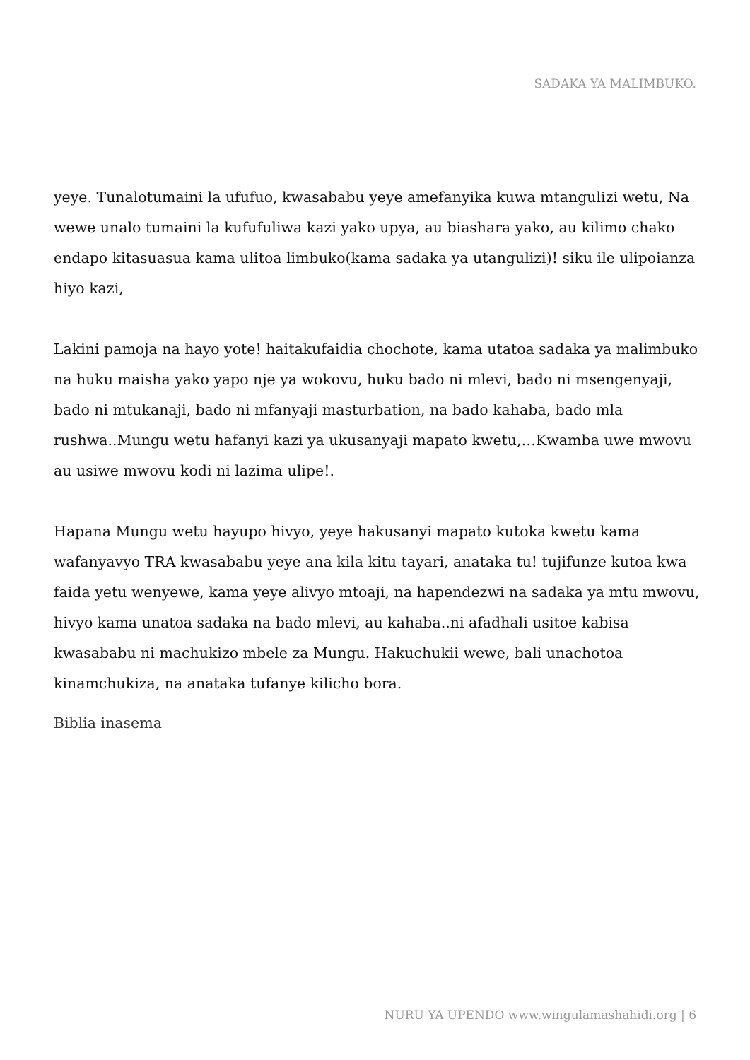SADAKA YA MALIMBUKO.
yeye. Tunalotumaini la ufufuo, kwasababu yeye amefanyika kuwa mtangulizi wetu, Na wewe unalo tumaini la kufufuliwa kazi yako upya, au biashara yako, au kilimo chako endapo kitasuasua kama ulitoa limbuko(kama sadaka ya utangulizi)! siku ile ulipoianza hiyo kazi,
Lakini pamoja na hayo yote! haitakufaidia chochote, kama utatoa sadaka ya malimbuko na huku maisha yako yapo nje ya wokovu, huku bado ni mlevi, bado ni msengenyaji, bado ni mtukanaji, bado ni mfanyaji masturbation, na bado kahaba, bado mla rushwa..Mungu wetu hafanyi kazi ya ukusanyaji mapato kwetu,…Kwamba uwe mwovu au usiwe mwovu kodi ni lazima ulipe!.
Hapana Mungu wetu hayupo hivyo, yeye hakusanyi mapato kutoka kwetu kama wafanyavyo TRA kwasababu yeye ana kila kitu tayari, anataka tu! tujifunze kutoa kwa faida yetu wenyewe, kama yeye alivyo mtoaji, na hapendezwi na sadaka ya mtu mwovu, hivyo kama unatoa sadaka na bado mlevi, au kahaba..ni afadhali usitoe kabisa kwasababu ni machukizo mbele za Mungu. Hakuchukii wewe, bali unachotoa kinamchukiza, na anataka tufanye kilicho bora.
Biblia inasema
NURU YA UPENDO www.wingulamashahidi.org | 6